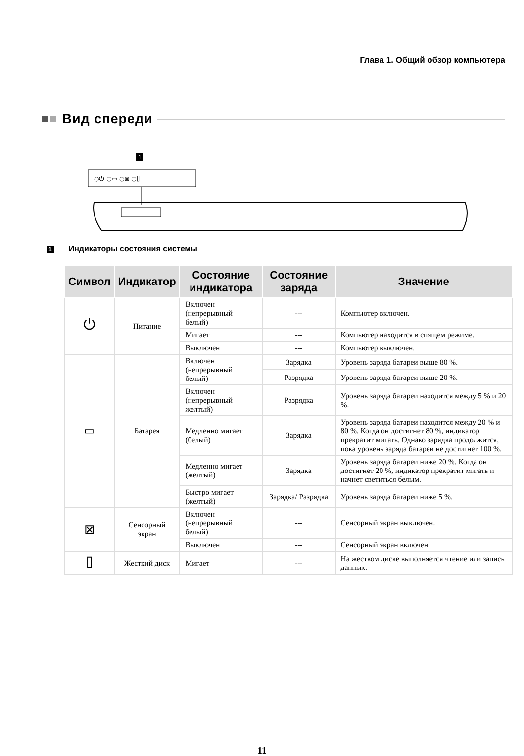Глава 1. Общий обзор компьютера
Вид спереди
1
○⏻ ○▭ ○⊠ ○⌷
1 Индикаторы состояния системы
| Символ | Индикатор | Состояние индикатора | Состояние заряда | Значение |
| --- | --- | --- | --- | --- |
| ⏻ | Питание | Включен (непрерывный белый) | --- | Компьютер включен. |
| | | Мигает | --- | Компьютер находится в спящем режиме. |
| | | Выключен | --- | Компьютер выключен. |
| ▭ | Батарея | Включен (непрерывный белый) | Зарядка | Уровень заряда батареи выше 80 %. |
| | | | Разрядка | Уровень заряда батареи выше 20 %. |
| | | Включен (непрерывный желтый) | Разрядка | Уровень заряда батареи находится между 5 % и 20 %. |
| | | Медленно мигает (белый) | Зарядка | Уровень заряда батареи находится между 20 % и 80 %. Когда он достигнет 80 %, индикатор прекратит мигать. Однако зарядка продолжится, пока уровень заряда батареи не достигнет 100 %. |
| | | Медленно мигает (желтый) | Зарядка | Уровень заряда батареи ниже 20 %. Когда он достигнет 20 %, индикатор прекратит мигать и начнет светиться белым. |
| | | Быстро мигает (желтый) | Зарядка/ Разрядка | Уровень заряда батареи ниже 5 %. |
| ⊠ | Сенсорный экран | Включен (непрерывный белый) | --- | Сенсорный экран выключен. |
| | | Выключен | --- | Сенсорный экран включен. |
| ⌷ | Жесткий диск | Мигает | --- | На жестком диске выполняется чтение или запись данных. |
11